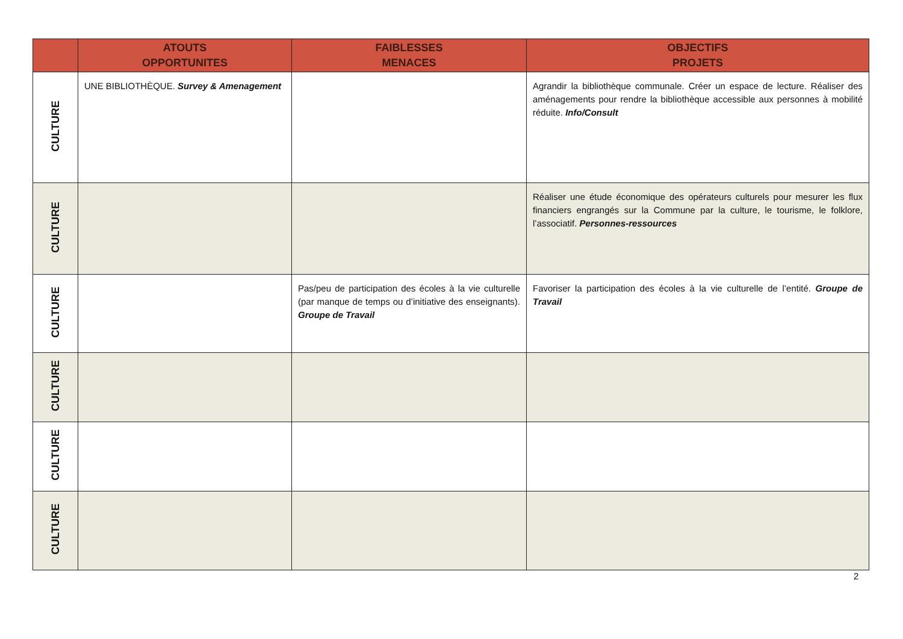| | ATOUTS OPPORTUNITES | FAIBLESSES MENACES | OBJECTIFS PROJETS |
| --- | --- | --- | --- |
| CULTURE | UNE BIBLIOTHÈQUE. Survey & Amenagement | | Agrandir la bibliothèque communale. Créer un espace de lecture. Réaliser des aménagements pour rendre la bibliothèque accessible aux personnes à mobilité réduite. Info/Consult |
| CULTURE | | | Réaliser une étude économique des opérateurs culturels pour mesurer les flux financiers engrangés sur la Commune par la culture, le tourisme, le folklore, l’associatif. Personnes-ressources |
| CULTURE | | Pas/peu de participation des écoles à la vie culturelle (par manque de temps ou d’initiative des enseignants). Groupe de Travail | Favoriser la participation des écoles à la vie culturelle de l’entité. Groupe de Travail |
| CULTURE | | | |
| CULTURE | | | |
| CULTURE | | | |
2